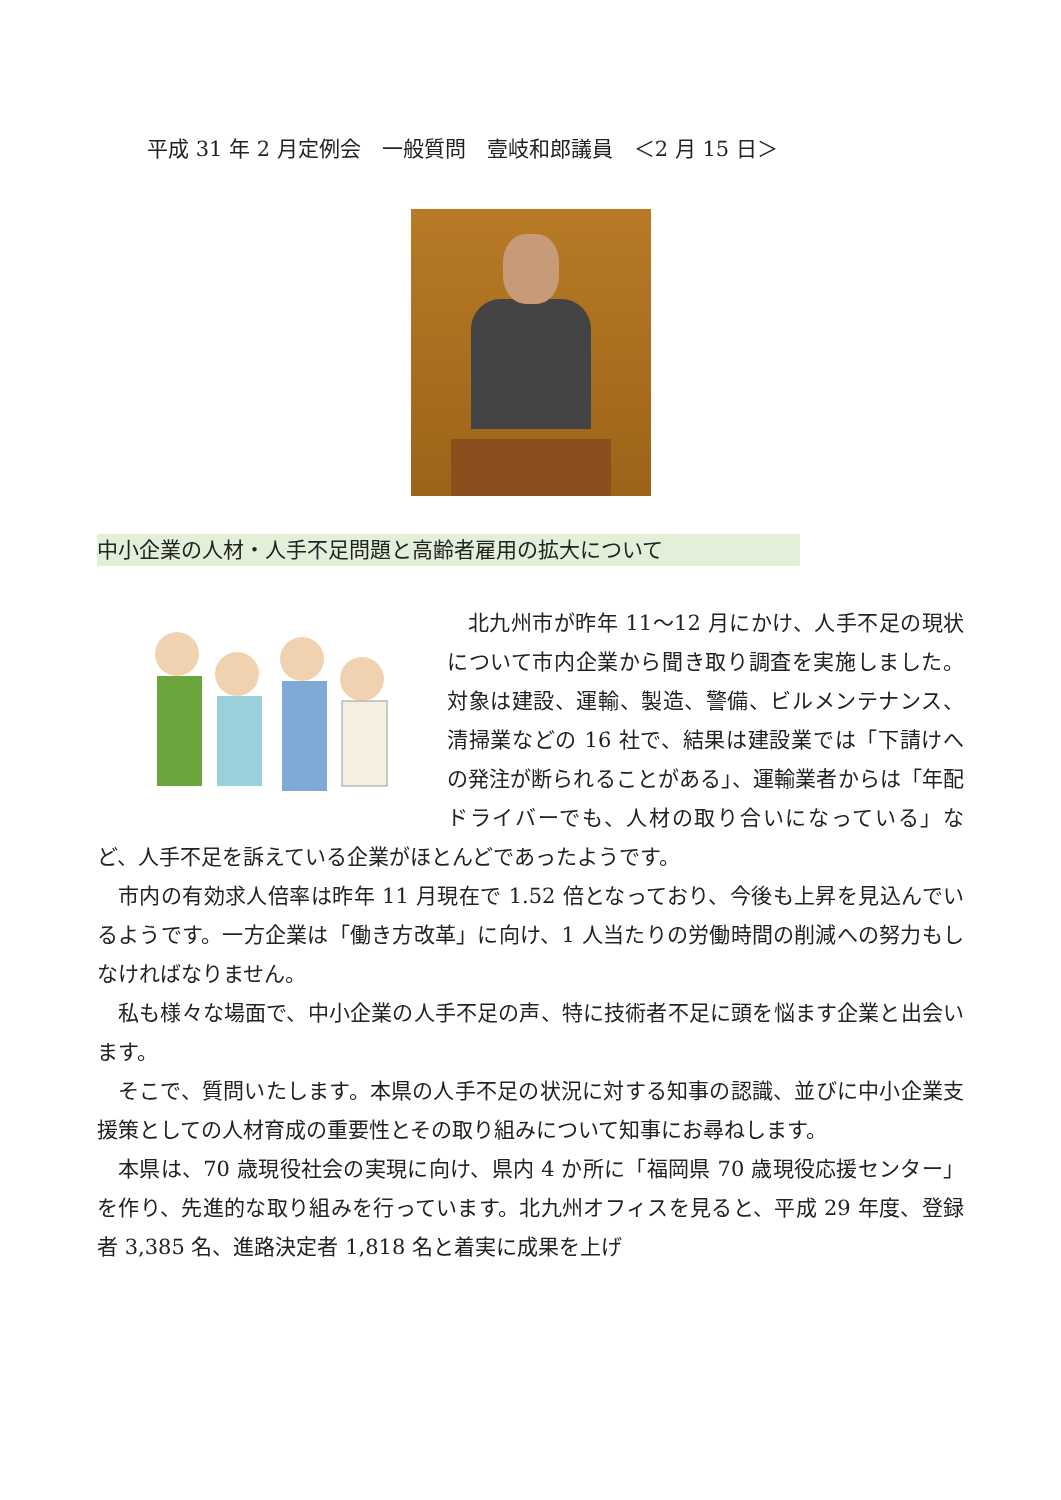平成 31 年 2 月定例会　一般質問　壹岐和郎議員　＜2 月 15 日＞
中小企業の人材・人手不足問題と高齢者雇用の拡大について
北九州市が昨年 11～12 月にかけ、人手不足の現状について市内企業から聞き取り調査を実施しました。対象は建設、運輸、製造、警備、ビルメンテナンス、清掃業などの 16 社で、結果は建設業では「下請けへの発注が断られることがある」、運輸業者からは「年配ドライバーでも、人材の取り合いになっている」など、人手不足を訴えている企業がほとんどであったようです。
市内の有効求人倍率は昨年 11 月現在で 1.52 倍となっており、今後も上昇を見込んでいるようです。一方企業は「働き方改革」に向け、1 人当たりの労働時間の削減への努力もしなければなりません。
私も様々な場面で、中小企業の人手不足の声、特に技術者不足に頭を悩ます企業と出会います。
そこで、質問いたします。本県の人手不足の状況に対する知事の認識、並びに中小企業支援策としての人材育成の重要性とその取り組みについて知事にお尋ねします。
本県は、70 歳現役社会の実現に向け、県内 4 か所に「福岡県 70 歳現役応援センター」を作り、先進的な取り組みを行っています。北九州オフィスを見ると、平成 29 年度、登録者 3,385 名、進路決定者 1,818 名と着実に成果を上げ